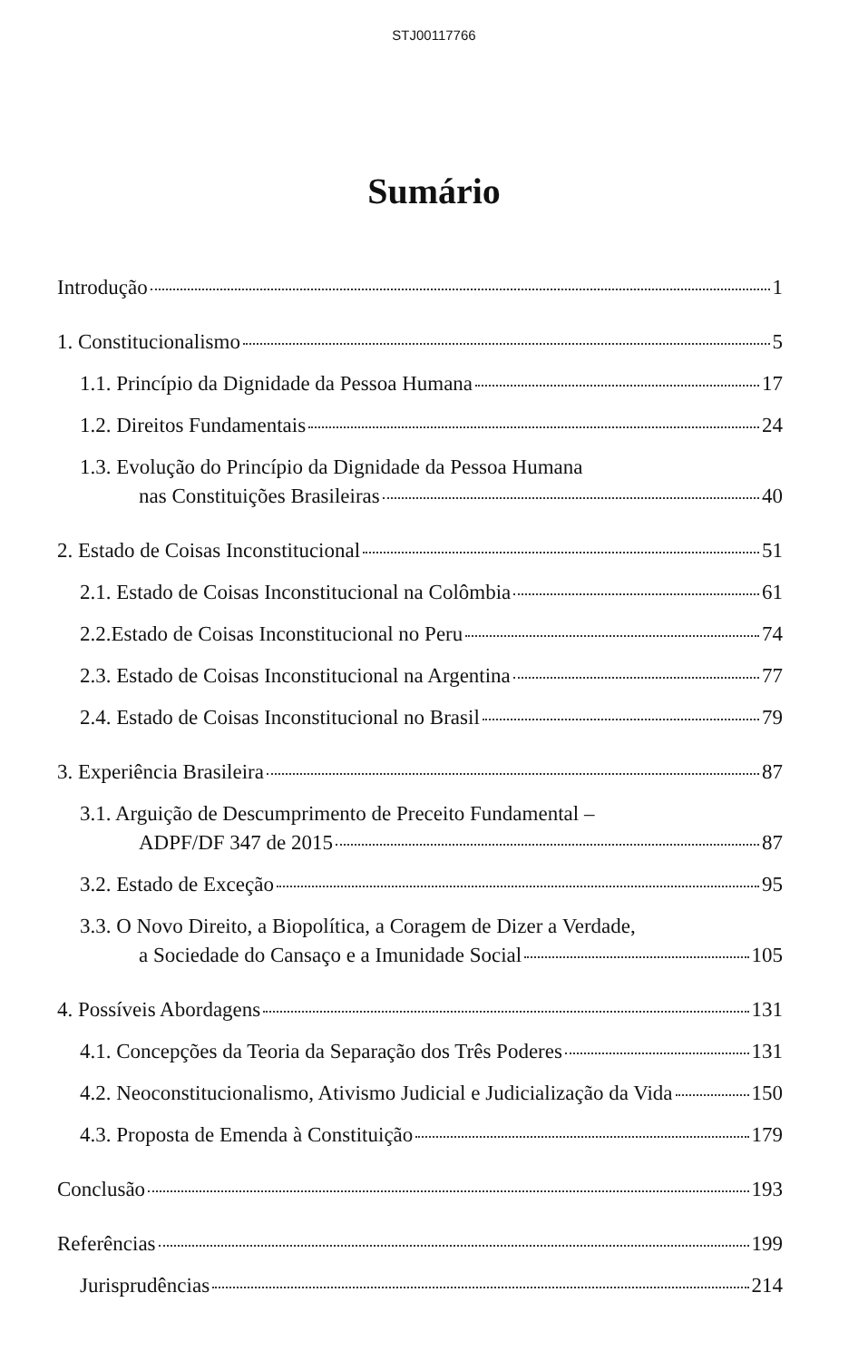STJ00117766
Sumário
Introdução 1
1. Constitucionalismo 5
1.1. Princípio da Dignidade da Pessoa Humana 17
1.2. Direitos Fundamentais 24
1.3. Evolução do Princípio da Dignidade da Pessoa Humana
nas Constituições Brasileiras 40
2. Estado de Coisas Inconstitucional 51
2.1. Estado de Coisas Inconstitucional na Colômbia 61
2.2.Estado de Coisas Inconstitucional no Peru 74
2.3. Estado de Coisas Inconstitucional na Argentina 77
2.4. Estado de Coisas Inconstitucional no Brasil 79
3. Experiência Brasileira 87
3.1. Arguição de Descumprimento de Preceito Fundamental –
ADPF/DF 347 de 2015 87
3.2. Estado de Exceção 95
3.3. O Novo Direito, a Biopolítica, a Coragem de Dizer a Verdade,
a Sociedade do Cansaço e a Imunidade Social 105
4. Possíveis Abordagens 131
4.1. Concepções da Teoria da Separação dos Três Poderes 131
4.2. Neoconstitucionalismo, Ativismo Judicial e Judicialização da Vida 150
4.3. Proposta de Emenda à Constituição 179
Conclusão 193
Referências 199
Jurisprudências 214